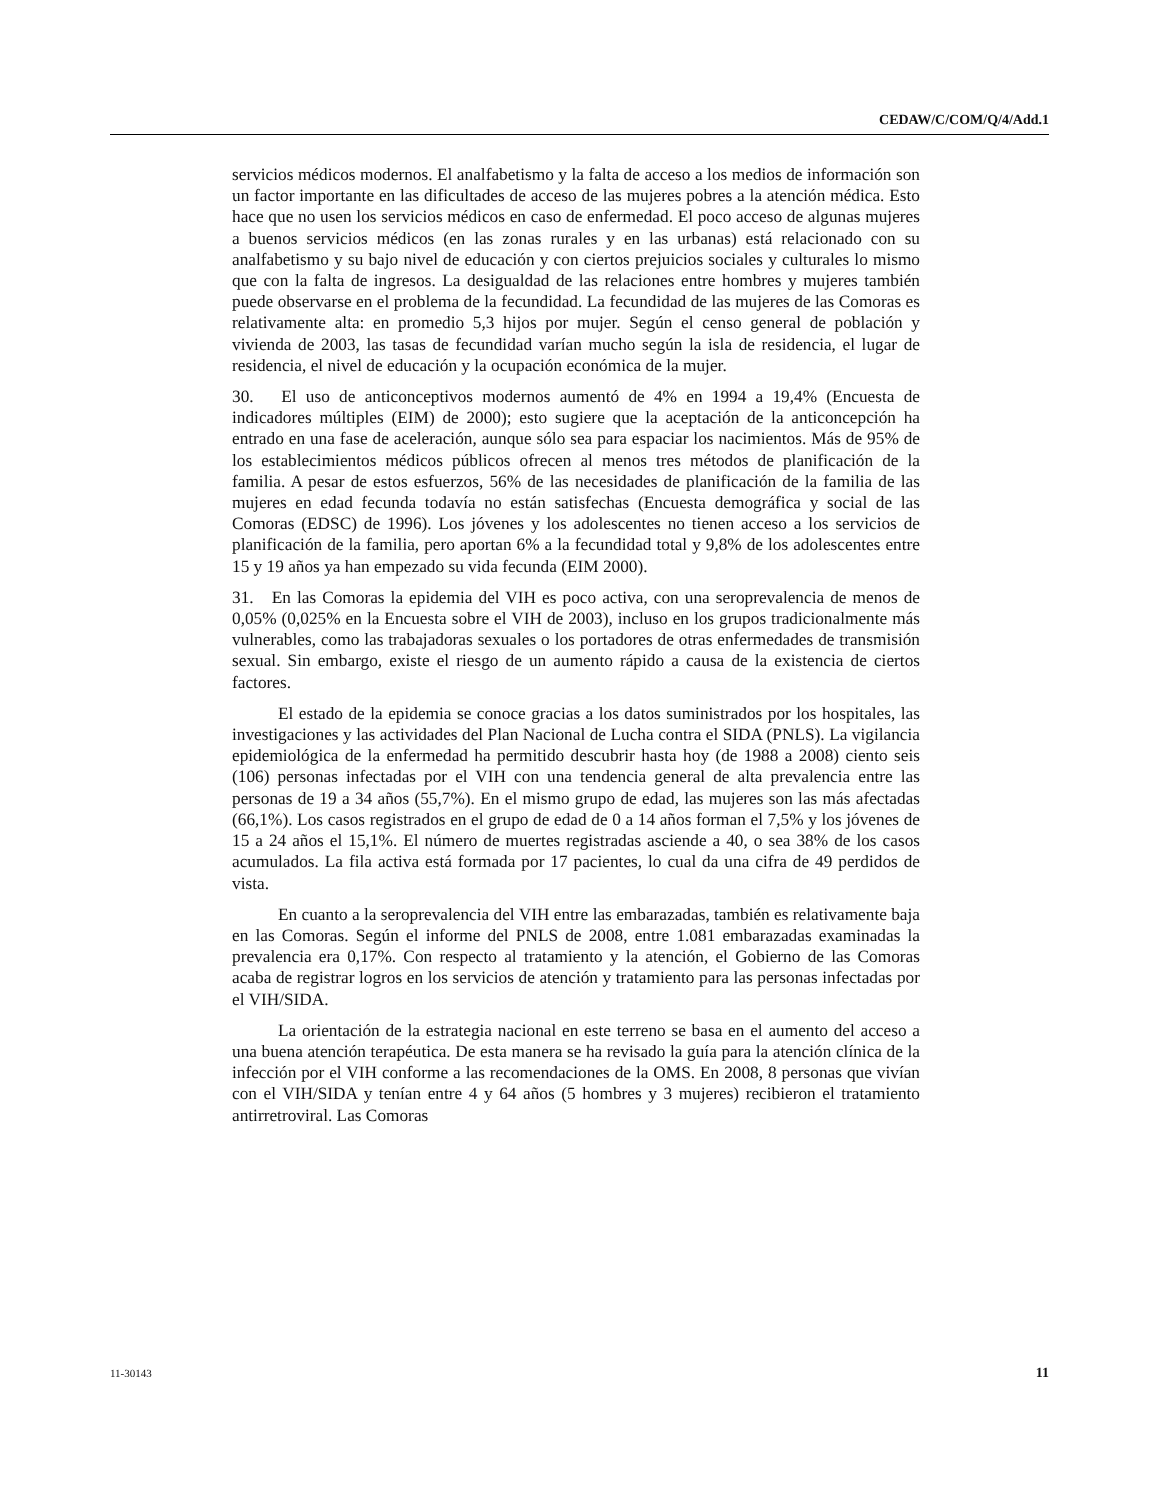CEDAW/C/COM/Q/4/Add.1
servicios médicos modernos. El analfabetismo y la falta de acceso a los medios de información son un factor importante en las dificultades de acceso de las mujeres pobres a la atención médica. Esto hace que no usen los servicios médicos en caso de enfermedad. El poco acceso de algunas mujeres a buenos servicios médicos (en las zonas rurales y en las urbanas) está relacionado con su analfabetismo y su bajo nivel de educación y con ciertos prejuicios sociales y culturales lo mismo que con la falta de ingresos. La desigualdad de las relaciones entre hombres y mujeres también puede observarse en el problema de la fecundidad. La fecundidad de las mujeres de las Comoras es relativamente alta: en promedio 5,3 hijos por mujer. Según el censo general de población y vivienda de 2003, las tasas de fecundidad varían mucho según la isla de residencia, el lugar de residencia, el nivel de educación y la ocupación económica de la mujer.
30. El uso de anticonceptivos modernos aumentó de 4% en 1994 a 19,4% (Encuesta de indicadores múltiples (EIM) de 2000); esto sugiere que la aceptación de la anticoncepción ha entrado en una fase de aceleración, aunque sólo sea para espaciar los nacimientos. Más de 95% de los establecimientos médicos públicos ofrecen al menos tres métodos de planificación de la familia. A pesar de estos esfuerzos, 56% de las necesidades de planificación de la familia de las mujeres en edad fecunda todavía no están satisfechas (Encuesta demográfica y social de las Comoras (EDSC) de 1996). Los jóvenes y los adolescentes no tienen acceso a los servicios de planificación de la familia, pero aportan 6% a la fecundidad total y 9,8% de los adolescentes entre 15 y 19 años ya han empezado su vida fecunda (EIM 2000).
31. En las Comoras la epidemia del VIH es poco activa, con una seroprevalencia de menos de 0,05% (0,025% en la Encuesta sobre el VIH de 2003), incluso en los grupos tradicionalmente más vulnerables, como las trabajadoras sexuales o los portadores de otras enfermedades de transmisión sexual. Sin embargo, existe el riesgo de un aumento rápido a causa de la existencia de ciertos factores.
El estado de la epidemia se conoce gracias a los datos suministrados por los hospitales, las investigaciones y las actividades del Plan Nacional de Lucha contra el SIDA (PNLS). La vigilancia epidemiológica de la enfermedad ha permitido descubrir hasta hoy (de 1988 a 2008) ciento seis (106) personas infectadas por el VIH con una tendencia general de alta prevalencia entre las personas de 19 a 34 años (55,7%). En el mismo grupo de edad, las mujeres son las más afectadas (66,1%). Los casos registrados en el grupo de edad de 0 a 14 años forman el 7,5% y los jóvenes de 15 a 24 años el 15,1%. El número de muertes registradas asciende a 40, o sea 38% de los casos acumulados. La fila activa está formada por 17 pacientes, lo cual da una cifra de 49 perdidos de vista.
En cuanto a la seroprevalencia del VIH entre las embarazadas, también es relativamente baja en las Comoras. Según el informe del PNLS de 2008, entre 1.081 embarazadas examinadas la prevalencia era 0,17%. Con respecto al tratamiento y la atención, el Gobierno de las Comoras acaba de registrar logros en los servicios de atención y tratamiento para las personas infectadas por el VIH/SIDA.
La orientación de la estrategia nacional en este terreno se basa en el aumento del acceso a una buena atención terapéutica. De esta manera se ha revisado la guía para la atención clínica de la infección por el VIH conforme a las recomendaciones de la OMS. En 2008, 8 personas que vivían con el VIH/SIDA y tenían entre 4 y 64 años (5 hombres y 3 mujeres) recibieron el tratamiento antirretroviral. Las Comoras
11-30143 11